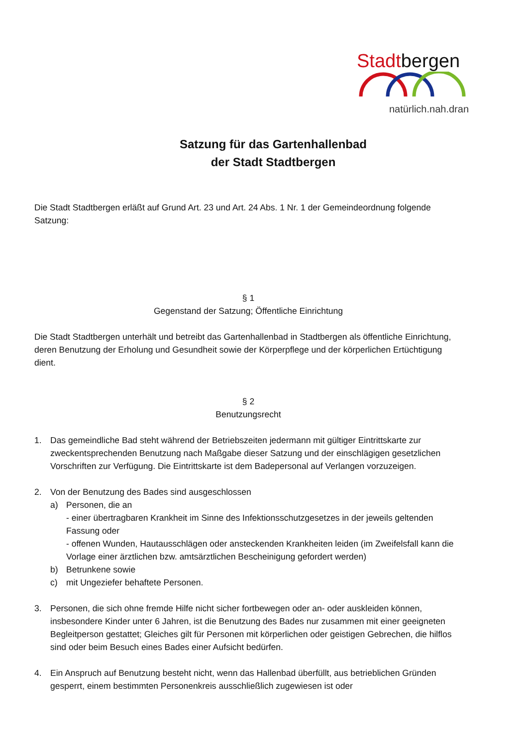Stadtbergen
natürlich.nah.dran
Satzung für das Gartenhallenbad
der Stadt Stadtbergen
Die Stadt Stadtbergen erläßt auf Grund Art. 23 und Art. 24 Abs. 1 Nr. 1 der Gemeindeordnung folgende Satzung:
§ 1
Gegenstand der Satzung; Öffentliche Einrichtung
Die Stadt Stadtbergen unterhält und betreibt das Gartenhallenbad in Stadtbergen als öffentliche Einrichtung, deren Benutzung der Erholung und Gesundheit sowie der Körperpflege und der körperlichen Ertüchtigung dient.
§ 2
Benutzungsrecht
1. Das gemeindliche Bad steht während der Betriebszeiten jedermann mit gültiger Eintrittskarte zur zweckentsprechenden Benutzung nach Maßgabe dieser Satzung und der einschlägigen gesetzlichen Vorschriften zur Verfügung. Die Eintrittskarte ist dem Badepersonal auf Verlangen vorzuzeigen.
2. Von der Benutzung des Bades sind ausgeschlossen
a) Personen, die an
- einer übertragbaren Krankheit im Sinne des Infektionsschutzgesetzes in der jeweils geltenden Fassung oder
- offenen Wunden, Hautausschlägen oder ansteckenden Krankheiten leiden (im Zweifelsfall kann die Vorlage einer ärztlichen bzw. amtsärztlichen Bescheinigung gefordert werden)
b) Betrunkene sowie
c) mit Ungeziefer behaftete Personen.
3. Personen, die sich ohne fremde Hilfe nicht sicher fortbewegen oder an- oder auskleiden können, insbesondere Kinder unter 6 Jahren, ist die Benutzung des Bades nur zusammen mit einer geeigneten Begleitperson gestattet; Gleiches gilt für Personen mit körperlichen oder geistigen Gebrechen, die hilflos sind oder beim Besuch eines Bades einer Aufsicht bedürfen.
4. Ein Anspruch auf Benutzung besteht nicht, wenn das Hallenbad überfüllt, aus betrieblichen Gründen gesperrt, einem bestimmten Personenkreis ausschließlich zugewiesen ist oder